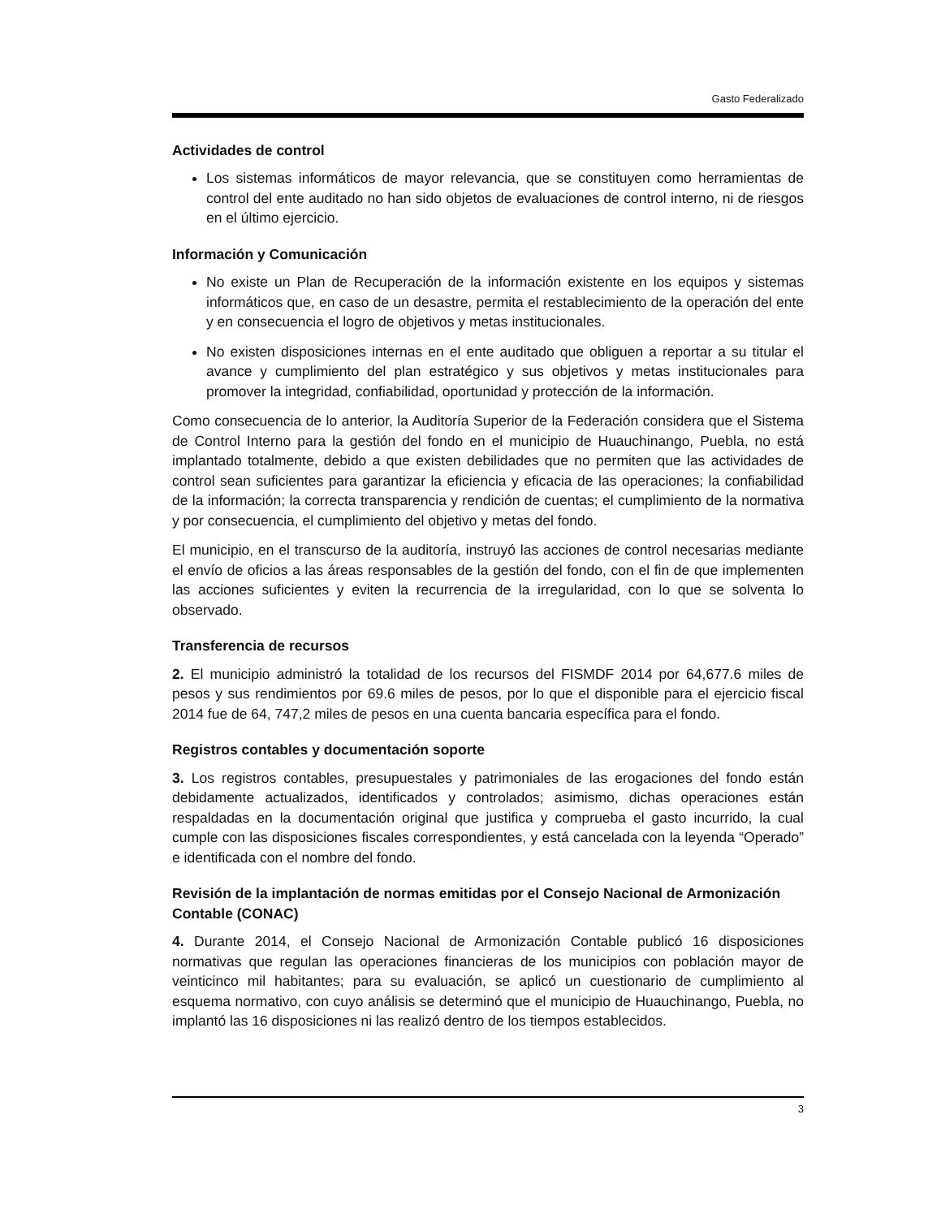Gasto Federalizado
Actividades de control
Los sistemas informáticos de mayor relevancia, que se constituyen como herramientas de control del ente auditado no han sido objetos de evaluaciones de control interno, ni de riesgos en el último ejercicio.
Información y Comunicación
No existe un Plan de Recuperación de la información existente en los equipos y sistemas informáticos que, en caso de un desastre, permita el restablecimiento de la operación del ente y en consecuencia el logro de objetivos y metas institucionales.
No existen disposiciones internas en el ente auditado que obliguen a reportar a su titular el avance y cumplimiento del plan estratégico y sus objetivos y metas institucionales para promover la integridad, confiabilidad, oportunidad y protección de la información.
Como consecuencia de lo anterior, la Auditoría Superior de la Federación considera que el Sistema de Control Interno para la gestión del fondo en el municipio de Huauchinango, Puebla, no está implantado totalmente, debido a que existen debilidades que no permiten que las actividades de control sean suficientes para garantizar la eficiencia y eficacia de las operaciones; la confiabilidad de la información; la correcta transparencia y rendición de cuentas; el cumplimiento de la normativa y por consecuencia, el cumplimiento del objetivo y metas del fondo.
El municipio, en el transcurso de la auditoría, instruyó las acciones de control necesarias mediante el envío de oficios a las áreas responsables de la gestión del fondo, con el fin de que implementen las acciones suficientes y eviten la recurrencia de la irregularidad, con lo que se solventa lo observado.
Transferencia de recursos
2. El municipio administró la totalidad de los recursos del FISMDF 2014 por 64,677.6 miles de pesos y sus rendimientos por 69.6 miles de pesos, por lo que el disponible para el ejercicio fiscal 2014 fue de 64, 747,2 miles de pesos en una cuenta bancaria específica para el fondo.
Registros contables y documentación soporte
3. Los registros contables, presupuestales y patrimoniales de las erogaciones del fondo están debidamente actualizados, identificados y controlados; asimismo, dichas operaciones están respaldadas en la documentación original que justifica y comprueba el gasto incurrido, la cual cumple con las disposiciones fiscales correspondientes, y está cancelada con la leyenda “Operado” e identificada con el nombre del fondo.
Revisión de la implantación de normas emitidas por el Consejo Nacional de Armonización Contable (CONAC)
4. Durante 2014, el Consejo Nacional de Armonización Contable publicó 16 disposiciones normativas que regulan las operaciones financieras de los municipios con población mayor de veinticinco mil habitantes; para su evaluación, se aplicó un cuestionario de cumplimiento al esquema normativo, con cuyo análisis se determinó que el municipio de Huauchinango, Puebla, no implantó las 16 disposiciones ni las realizó dentro de los tiempos establecidos.
3